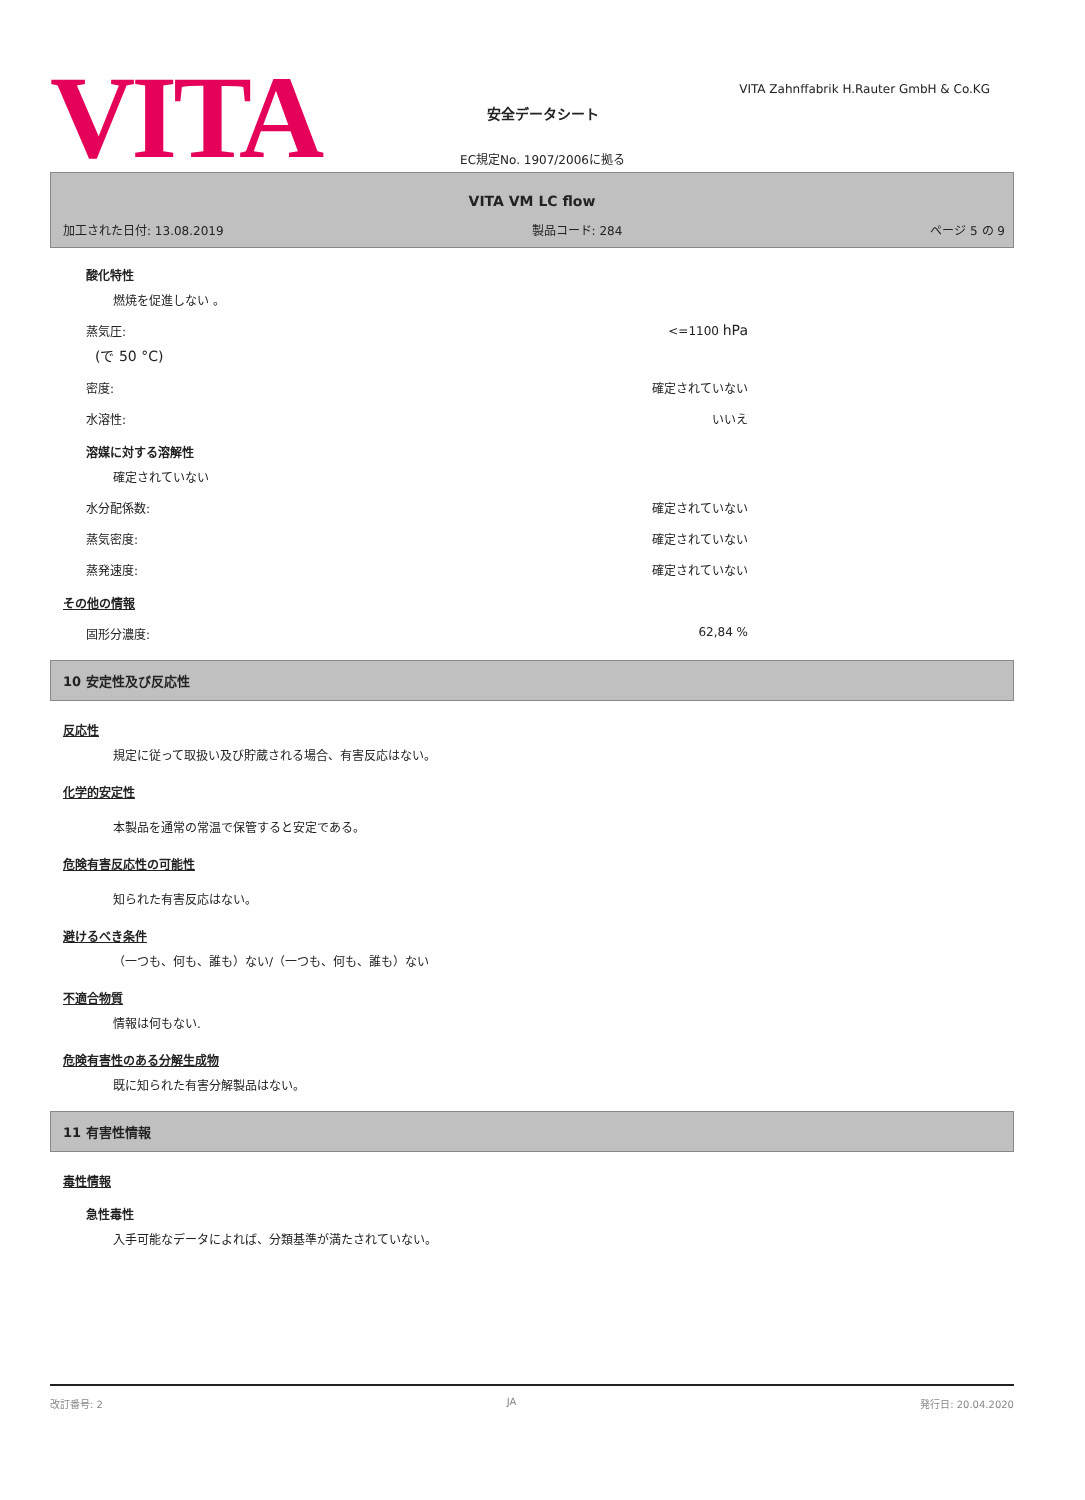VITA
VITA Zahnffabrik H.Rauter GmbH & Co.KG
安全データシート
EC規定No. 1907/2006に拠る
VITA VM LC flow
加工された日付: 13.08.2019 製品コード: 284 ページ 5 の 9
酸化特性
燃焼を促進しない 。
蒸気圧: <=1100 hPa
(で 50 °C)
密度: 確定されていない
水溶性: いいえ
溶媒に対する溶解性
確定されていない
水分配係数: 確定されていない
蒸気密度: 確定されていない
蒸発速度: 確定されていない
その他の情報
固形分濃度: 62,84 %
10 安定性及び反応性
反応性
規定に従って取扱い及び貯蔵される場合、有害反応はない。
化学的安定性
本製品を通常の常温で保管すると安定である。
危険有害反応性の可能性
知られた有害反応はない。
避けるべき条件
（一つも、何も、誰も）ない/（一つも、何も、誰も）ない
不適合物質
情報は何もない.
危険有害性のある分解生成物
既に知られた有害分解製品はない。
11 有害性情報
毒性情報
急性毒性
入手可能なデータによれば、分類基準が満たされていない。
改訂番号: 2 JA 発行日: 20.04.2020